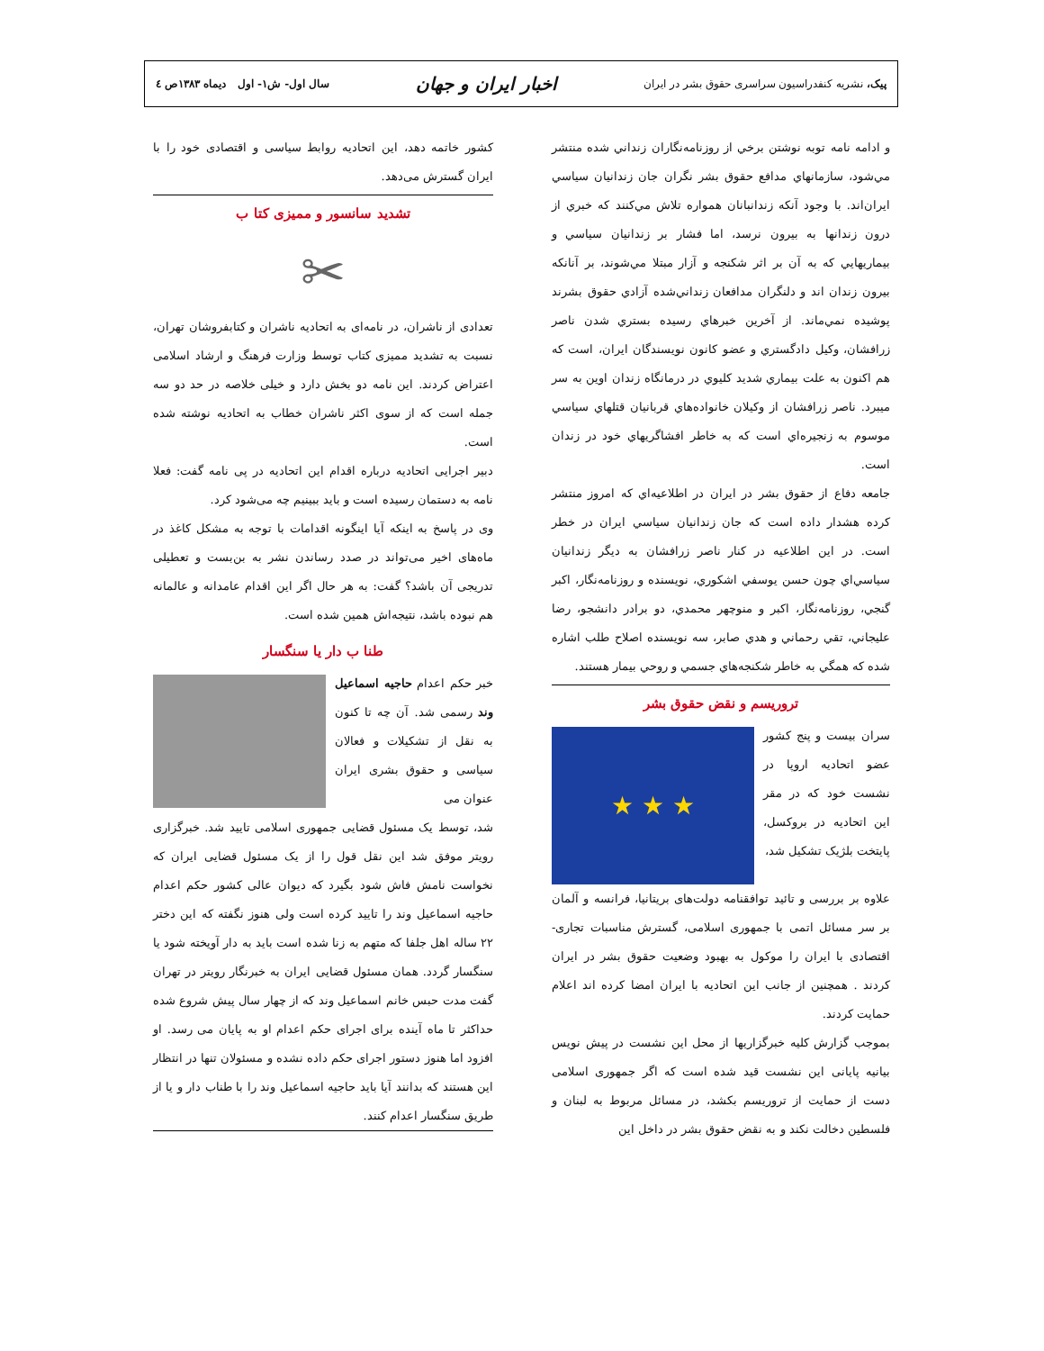پیک، نشریه کنفدراسیون سراسری حقوق بشر در ایران اخبار ایران و جهان سال اول- ش۱- اول دیماه ۱۳۸۳ص ٤
و ادامه نامه توبه نوشتن برخي از روزنامه‌نگاران زنداني شده منتشر مي‌شود، سازمانهاي مدافع حقوق بشر نگران جان زندانيان سياسي ايران‌اند. با وجود آنكه زندانبانان همواره تلاش مي‌كنند كه خبري از درون زندانها به بيرون نرسد، اما فشار بر زندانيان سياسي و بيماريهايي كه به آن بر اثر شكنجه و آزار مبتلا مي‌شوند، بر آنانكه بيرون زندان اند و دلنگران مدافعان زنداني‌شده آزادي حقوق بشرند پوشيده نمي‌ماند. از آخرين خبرهاي رسيده بستري شدن ناصر زرافشان، وكيل دادگستري و عضو كانون نويسندگان ايران، است كه هم اكنون به علت بيماري شديد كليوي در درمانگاه زندان اوين به سر ميبرد. ناصر زرافشان از وكيلان خانواده‌هاي قربانيان قتلهاي سياسي موسوم به زنجيره‌اي است كه به خاطر افشاگريهاي خود در زندان است.
جامعه دفاع از حقوق بشر در ايران در اطلاعيه‌اي كه امروز منتشر كرده هشدار داده است كه جان زندانيان سياسي ايران در خطر است. در اين اطلاعيه در كنار ناصر زرافشان به ديگر زندانيان سياسي‌اي چون حسن يوسفي اشكوري، نويسنده و روزنامه‌نگار، اكبر گنجي، روزنامه‌نگار، اكبر و منوچهر محمدي، دو برادر دانشجو، رضا عليجاني، تقي رحماني و هدي صابر، سه نويسنده اصلاح طلب اشاره شده كه همگي به خاطر شكنجه‌هاي جسمي و روحي بيمار هستند.
تروریسم و نقض حقوق بشر
★ ★ ★
سران بیست و پنج کشور عضو اتحادیه اروپا در نشست خود که در مقر این اتحادیه در بروکسل، پایتخت بلژیک تشکیل شد،
علاوه بر بررسی و تائید توافقنامه دولت‌های بریتانیا، فرانسه و آلمان بر سر مسائل اتمی با جمهوری اسلامی، گسترش مناسبات تجاری- اقتصادی با ایران را موکول به بهبود وضعیت حقوق بشر در ایران کردند . همچنین از جانب این اتحادیه با ایران امضا کرده اند اعلام حمایت کردند.
بموجب گزارش کلیه خبرگزاریها از محل این نشست در پیش نویس بیانیه پایانی این نشست قید شده است که اگر جمهوری اسلامی دست از حمایت از تروریسم بکشد، در مسائل مربوط به لبنان و فلسطین دخالت نکند و به نقض حقوق بشر در داخل این
کشور خاتمه دهد، این اتحادیه روابط سیاسی و اقتصادی خود را با ایران گسترش می‌دهد.
تشدید سانسور و ممیزی کتا ب
✂
تعدادی از ناشران، در نامه‌ای به اتحادیه ناشران و کتابفروشان تهران، نسبت به تشدید ممیزی کتاب توسط وزارت فرهنگ و ارشاد اسلامی اعتراض کردند. این نامه دو بخش دارد و خیلی خلاصه در حد دو سه جمله است که از سوی اکثر ناشران خطاب به اتحادیه نوشته شده است.
دبیر اجرایی اتحادیه درباره اقدام این اتحادیه در پی نامه گفت: فعلا نامه به دستمان رسیده است و باید ببینیم چه می‌شود کرد.
وی در پاسخ به اینکه آیا اینگونه اقدامات با توجه به مشکل کاغذ در ماه‌های اخیر می‌تواند در صدد رساندن نشر به بن‌بست و تعطیلی تدریجی آن باشد؟ گفت: به هر حال اگر این اقدام عامدانه و عالمانه هم نبوده باشد، نتیجه‌اش همین شده است.
طنا ب دار یا سنگسار
خبر حکم اعدام حاجیه اسماعیل وند رسمی شد. آن چه تا کنون به نقل از تشکیلات و فعالان سیاسی و حقوق بشری ایران عنوان می
شد، توسط یک مسئول قضایی جمهوری اسلامی تایید شد. خبرگزاری رویتر موفق شد این نقل قول را از یک مسئول قضایی ایران که نخواست نامش فاش شود بگیرد که دیوان عالی کشور حکم اعدام حاجیه اسماعیل وند را تایید کرده است ولی هنوز نگفته که این دختر ۲۲ ساله اهل جلفا که متهم به زنا شده است باید به دار آویخته شود یا سنگسار گردد. همان مسئول قضایی ایران به خبرنگار رویتر در تهران گفت مدت حبس خانم اسماعیل وند که از چهار سال پیش شروع شده حداکثر تا ماه آینده برای اجرای حکم اعدام او به پایان می رسد. او افزود اما هنوز دستور اجرای حکم داده نشده و مسئولان تنها در انتظار این هستند که بدانند آیا باید حاجیه اسماعیل وند را با طناب دار و یا از طریق سنگسار اعدام کنند.